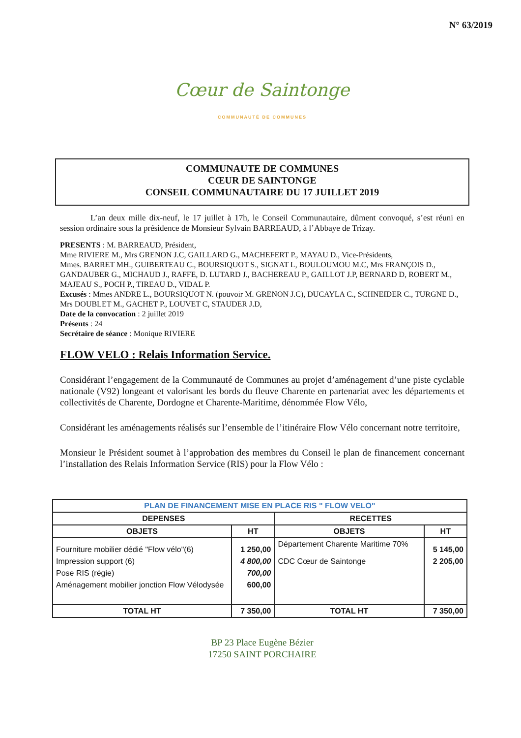N° 63/2019
Cœur de Saintonge
COMMUNAUTÉ DE COMMUNES
COMMUNAUTE DE COMMUNES
CŒUR DE SAINTONGE
CONSEIL COMMUNAUTAIRE DU 17 JUILLET 2019
L’an deux mille dix-neuf, le 17 juillet à 17h, le Conseil Communautaire, dûment convoqué, s’est réuni en session ordinaire sous la présidence de Monsieur Sylvain BARREAUD, à l’Abbaye de Trizay.
PRESENTS : M. BARREAUD, Président,
Mme RIVIERE M., Mrs GRENON J.C, GAILLARD G., MACHEFERT P., MAYAU D., Vice-Présidents,
Mmes. BARRET MH., GUIBERTEAU C., BOURSIQUOT S., SIGNAT L, BOULOUMOU M.C, Mrs FRANÇOIS D., GANDAUBER G., MICHAUD J., RAFFE, D. LUTARD J., BACHEREAU P., GAILLOT J.P, BERNARD D, ROBERT M., MAJEAU S., POCH P., TIREAU D., VIDAL P.
Excusés : Mmes ANDRE L., BOURSIQUOT N. (pouvoir M. GRENON J.C), DUCAYLA C., SCHNEIDER C., TURGNE D., Mrs DOUBLET M., GACHET P., LOUVET C, STAUDER J.D,
Date de la convocation : 2 juillet 2019
Présents : 24
Secrétaire de séance : Monique RIVIERE
FLOW VELO : Relais Information Service.
Considérant l’engagement de la Communauté de Communes au projet d’aménagement d’une piste cyclable nationale (V92) longeant et valorisant les bords du fleuve Charente en partenariat avec les départements et collectivités de Charente, Dordogne et Charente-Maritime, dénommée Flow Vélo,
Considérant les aménagements réalisés sur l’ensemble de l’itinéraire Flow Vélo concernant notre territoire,
Monsieur le Président soumet à l’approbation des membres du Conseil le plan de financement concernant l’installation des Relais Information Service (RIS) pour la Flow Vélo :
| PLAN DE FINANCEMENT MISE EN PLACE RIS " FLOW VELO" | | | |
| --- | --- | --- | --- |
| DEPENSES | | RECETTES | |
| OBJETS | HT | OBJETS | HT |
| Fourniture mobilier dédié "Flow vélo"(6) | 1 250,00 | Département Charente Maritime 70% | 5 145,00 |
| Impression support (6) | 4 800,00 | CDC Cœur de Saintonge | 2 205,00 |
| Pose RIS (régie) | 700,00 | | |
| Aménagement mobilier jonction Flow Vélodysée | 600,00 | | |
| TOTAL HT | 7 350,00 | TOTAL HT | 7 350,00 |
BP 23 Place Eugène Bézier
17250 SAINT PORCHAIRE